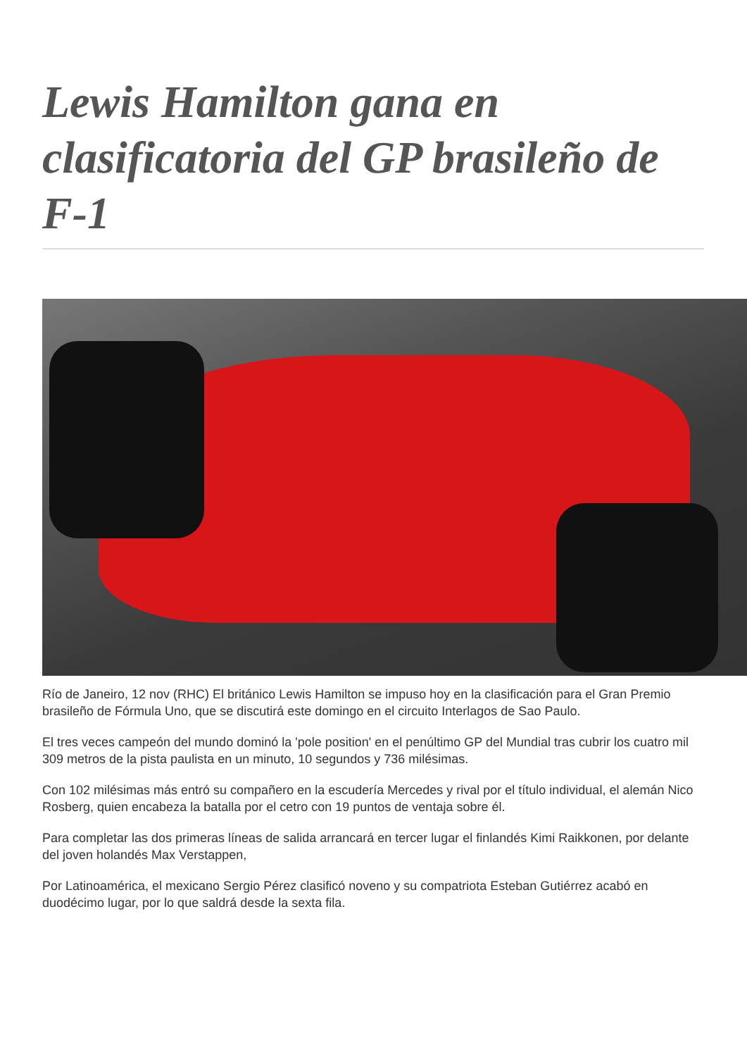Lewis Hamilton gana en clasificatoria del GP brasileño de F-1
Río de Janeiro, 12 nov (RHC) El británico Lewis Hamilton se impuso hoy en la clasificación para el Gran Premio brasileño de Fórmula Uno, que se discutirá este domingo en el circuito Interlagos de Sao Paulo.
El tres veces campeón del mundo dominó la 'pole position' en el penúltimo GP del Mundial tras cubrir los cuatro mil 309 metros de la pista paulista en un minuto, 10 segundos y 736 milésimas.
Con 102 milésimas más entró su compañero en la escudería Mercedes y rival por el título individual, el alemán Nico Rosberg, quien encabeza la batalla por el cetro con 19 puntos de ventaja sobre él.
Para completar las dos primeras líneas de salida arrancará en tercer lugar el finlandés Kimi Raikkonen, por delante del joven holandés Max Verstappen,
Por Latinoamérica, el mexicano Sergio Pérez clasificó noveno y su compatriota Esteban Gutiérrez acabó en duodécimo lugar, por lo que saldrá desde la sexta fila.